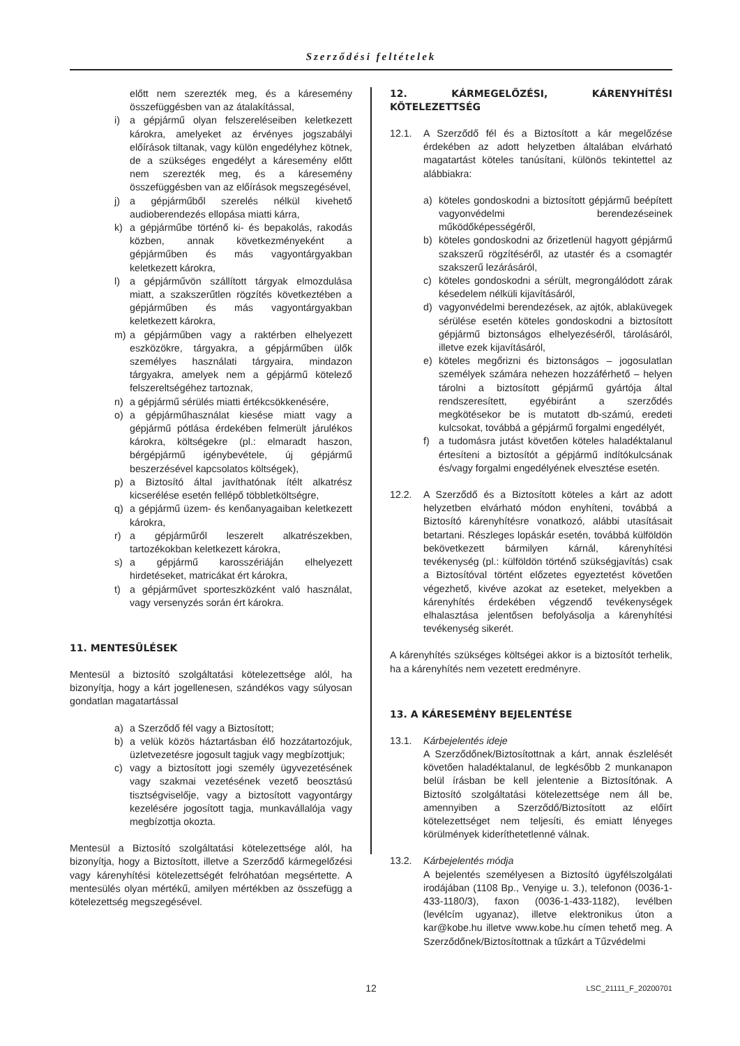Szerződési feltételek
előtt nem szerezték meg, és a káresemény összefüggésben van az átalakítással,
i) a gépjármű olyan felszereléseiben keletkezett károkra, amelyeket az érvényes jogszabályi előírások tiltanak, vagy külön engedélyhez kötnek, de a szükséges engedélyt a káresemény előtt nem szerezték meg, és a káresemény összefüggésben van az előírások megszegésével,
j) a gépjárműből szerelés nélkül kivehető audioberendezés ellopása miatti kárra,
k) a gépjárműbe történő ki- és bepakolás, rakodás közben, annak következményeként a gépjárműben és más vagyontárgyakban keletkezett károkra,
l) a gépjárművön szállított tárgyak elmozdulása miatt, a szakszerűtlen rögzítés következtében a gépjárműben és más vagyontárgyakban keletkezett károkra,
m) a gépjárműben vagy a raktérben elhelyezett eszközökre, tárgyakra, a gépjárműben ülők személyes használati tárgyaira, mindazon tárgyakra, amelyek nem a gépjármű kötelező felszereltségéhez tartoznak,
n) a gépjármű sérülés miatti értékcsökkenésére,
o) a gépjárműhasználat kiesése miatt vagy a gépjármű pótlása érdekében felmerült járulékos károkra, költségekre (pl.: elmaradt haszon, bérgépjármű igénybevétele, új gépjármű beszerzésével kapcsolatos költségek),
p) a Biztosító által javíthatónak ítélt alkatrész kicserélése esetén fellépő többletköltségre,
q) a gépjármű üzem- és kenőanyagaiban keletkezett károkra,
r) a gépjárműről leszerelt alkatrészekben, tartozékokban keletkezett károkra,
s) a gépjármű karosszériáján elhelyezett hirdetéseket, matricákat ért károkra,
t) a gépjárművet sporteszközként való használat, vagy versenyzés során ért károkra.
11. MENTESÜLÉSEK
Mentesül a biztosító szolgáltatási kötelezettsége alól, ha bizonyítja, hogy a kárt jogellenesen, szándékos vagy súlyosan gondatlan magatartással
a) a Szerződő fél vagy a Biztosított;
b) a velük közös háztartásban élő hozzátartozójuk, üzletvezetésre jogosult tagjuk vagy megbízottjuk;
c) vagy a biztosított jogi személy ügyvezetésének vagy szakmai vezetésének vezető beosztású tisztségviselője, vagy a biztosított vagyontárgy kezelésére jogosított tagja, munkavállalója vagy megbízottja okozta.
Mentesül a Biztosító szolgáltatási kötelezettsége alól, ha bizonyítja, hogy a Biztosított, illetve a Szerződő kármegelőzési vagy kárenyhítési kötelezettségét felróhatóan megsértette. A mentesülés olyan mértékű, amilyen mértékben az összefügg a kötelezettség megszegésével.
12. KÁRMEGELŐZÉSI, KÁRENYHÍTÉSI KÖTELEZETTSÉG
12.1. A Szerződő fél és a Biztosított a kár megelőzése érdekében az adott helyzetben általában elvárható magatartást köteles tanúsítani, különös tekintettel az alábbiakra:
a) köteles gondoskodni a biztosított gépjármű beépített vagyonvédelmi berendezéseinek működőképességéről,
b) köteles gondoskodni az őrizetlenül hagyott gépjármű szakszerű rögzítéséről, az utastér és a csomagtér szakszerű lezárásáról,
c) köteles gondoskodni a sérült, megrongálódott zárak késedelem nélküli kijavításáról,
d) vagyonvédelmi berendezések, az ajtók, ablaküvegek sérülése esetén köteles gondoskodni a biztosított gépjármű biztonságos elhelyezéséről, tárolásáról, illetve ezek kijavításáról,
e) köteles megőrizni és biztonságos – jogosulatlan személyek számára nehezen hozzáférhető – helyen tárolni a biztosított gépjármű gyártója által rendszeresített, egyébiránt a szerződés megkötésekor be is mutatott db-számú, eredeti kulcsokat, továbbá a gépjármű forgalmi engedélyét,
f) a tudomásra jutást követően köteles haladéktalanul értesíteni a biztosítót a gépjármű indítókulcsának és/vagy forgalmi engedélyének elvesztése esetén.
12.2. A Szerződő és a Biztosított köteles a kárt az adott helyzetben elvárható módon enyhíteni, továbbá a Biztosító kárenyhítésre vonatkozó, alábbi utasításait betartani. Részleges lopáskár esetén, továbbá külföldön bekövetkezett bármilyen kárnál, kárenyhítési tevékenység (pl.: külföldön történő szükségjavítás) csak a Biztosítóval történt előzetes egyeztetést követően végezhető, kivéve azokat az eseteket, melyekben a kárenyhítés érdekében végzendő tevékenységek elhalasztása jelentősen befolyásolja a kárenyhítési tevékenység sikerét.
A kárenyhítés szükséges költségei akkor is a biztosítót terhelik, ha a kárenyhítés nem vezetett eredményre.
13. A KÁRESEMÉNY BEJELENTÉSE
13.1. Kárbejelentés ideje
A Szerződőnek/Biztosítottnak a kárt, annak észlelését követően haladéktalanul, de legkésőbb 2 munkanapon belül írásban be kell jelentenie a Biztosítónak. A Biztosító szolgáltatási kötelezettsége nem áll be, amennyiben a Szerződő/Biztosított az előírt kötelezettséget nem teljesíti, és emiatt lényeges körülmények kideríthetetlenné válnak.
13.2. Kárbejelentés módja
A bejelentés személyesen a Biztosító ügyfélszolgálati irodájában (1108 Bp., Venyige u. 3.), telefonon (0036-1-433-1180/3), faxon (0036-1-433-1182), levélben (levélcím ugyanaz), illetve elektronikus úton a kar@kobe.hu illetve www.kobe.hu címen tehető meg. A Szerződőnek/Biztosítottnak a tűzkárt a Tűzvédelmi
12
LSC_21111_F_20200701